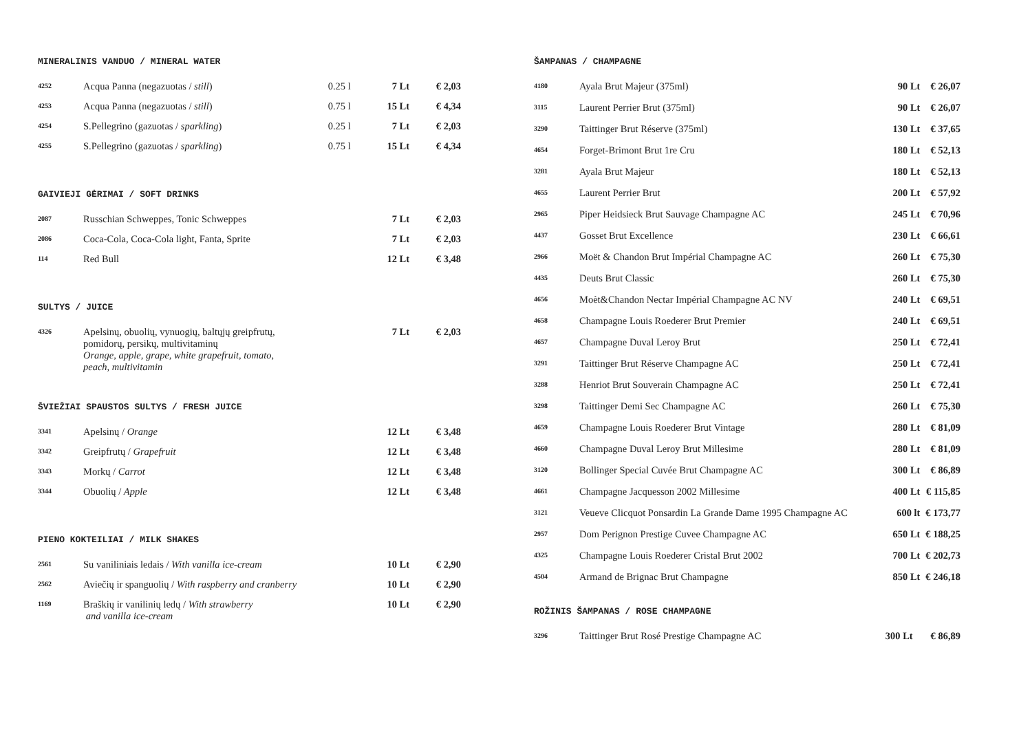MINERALINIS VANDUO / MINERAL WATER
| 4252 | Acqua Panna (negazuotas / still ) | 0.25 l | 7 Lt | € 2,03 |
| 4253 | Acqua Panna (negazuotas / still ) | 0.75 l | 15 Lt | € 4,34 |
| 4254 | S.Pellegrino (gazuotas / sparkling ) | 0.25 l | 7 Lt | € 2,03 |
| 4255 | S.Pellegrino (gazuotas / sparkling ) | 0.75 l | 15 Lt | € 4,34 |
GAIVIEJI GĖRIMAI / SOFT DRINKS
| 2087 | Russchian Schweppes, Tonic Schweppes | 7 Lt | € 2,03 |
| 2086 | Coca-Cola, Coca-Cola light, Fanta, Sprite | 7 Lt | € 2,03 |
| 114 | Red Bull | 12 Lt | € 3,48 |
SULTYS / JUICE
| 4326 | Apelsinų, obuolių, vynuogių, baltųjų greipfrutų, pomidorų, persikų, multivitaminų Orange, apple, grape, white grapefruit, tomato, peach, multivitamin | 7 Lt | € 2,03 |
ŠVIEŽIAI SPAUSTOS SULTYS / FRESH JUICE
| 3341 | Apelsinų / Orange | 12 Lt | € 3,48 |
| 3342 | Greipfrutų / Grapefruit | 12 Lt | € 3,48 |
| 3343 | Morkų / Carrot | 12 Lt | € 3,48 |
| 3344 | Obuolių / Apple | 12 Lt | € 3,48 |
PIENO KOKTEILIAI / MILK SHAKES
| 2561 | Su vaniliniais ledais / With vanilla ice-cream | 10 Lt | € 2,90 |
| 2562 | Aviečių ir spanguolių / With raspberry and cranberry | 10 Lt | € 2,90 |
| 1169 | Braškių ir vanilinių ledų / With strawberry and vanilla ice-cream | 10 Lt | € 2,90 |
ŠAMPANAS / CHAMPAGNE
| 4180 | Ayala Brut Majeur (375ml) | 90 Lt | € 26,07 |
| 3115 | Laurent Perrier Brut (375ml) | 90 Lt | € 26,07 |
| 3290 | Taittinger Brut Réserve (375ml) | 130 Lt | € 37,65 |
| 4654 | Forget-Brimont Brut 1re Cru | 180 Lt | € 52,13 |
| 3281 | Ayala Brut Majeur | 180 Lt | € 52,13 |
| 4655 | Laurent Perrier Brut | 200 Lt | € 57,92 |
| 2965 | Piper Heidsieck Brut Sauvage Champagne AC | 245 Lt | € 70,96 |
| 4437 | Gosset Brut Excellence | 230 Lt | € 66,61 |
| 2966 | Moët & Chandon Brut Impérial Champagne AC | 260 Lt | € 75,30 |
| 4435 | Deuts Brut Classic | 260 Lt | € 75,30 |
| 4656 | Moèt&Chandon Nectar Impérial Champagne AC NV | 240 Lt | € 69,51 |
| 4658 | Champagne Louis Roederer Brut Premier | 240 Lt | € 69,51 |
| 4657 | Champagne Duval Leroy Brut | 250 Lt | € 72,41 |
| 3291 | Taittinger Brut Réserve Champagne AC | 250 Lt | € 72,41 |
| 3288 | Henriot Brut Souverain Champagne AC | 250 Lt | € 72,41 |
| 3298 | Taittinger Demi Sec Champagne AC | 260 Lt | € 75,30 |
| 4659 | Champagne Louis Roederer Brut Vintage | 280 Lt | € 81,09 |
| 4660 | Champagne Duval Leroy Brut Millesime | 280 Lt | € 81,09 |
| 3120 | Bollinger Special Cuvée Brut Champagne AC | 300 Lt | € 86,89 |
| 4661 | Champagne Jacquesson 2002 Millesime | 400 Lt | € 115,85 |
| 3121 | Veueve Clicquot Ponsardin La Grande Dame 1995 Champagne AC | 600 lt | € 173,77 |
| 2957 | Dom Perignon Prestige Cuvee Champagne AC | 650 Lt | € 188,25 |
| 4325 | Champagne Louis Roederer Cristal Brut 2002 | 700 Lt | € 202,73 |
| 4504 | Armand de Brignac Brut Champagne | 850 Lt | € 246,18 |
ROŽINIS ŠAMPANAS / ROSE CHAMPAGNE
| 3296 | Taittinger Brut Rosé Prestige Champagne AC | 300 Lt | € 86,89 |